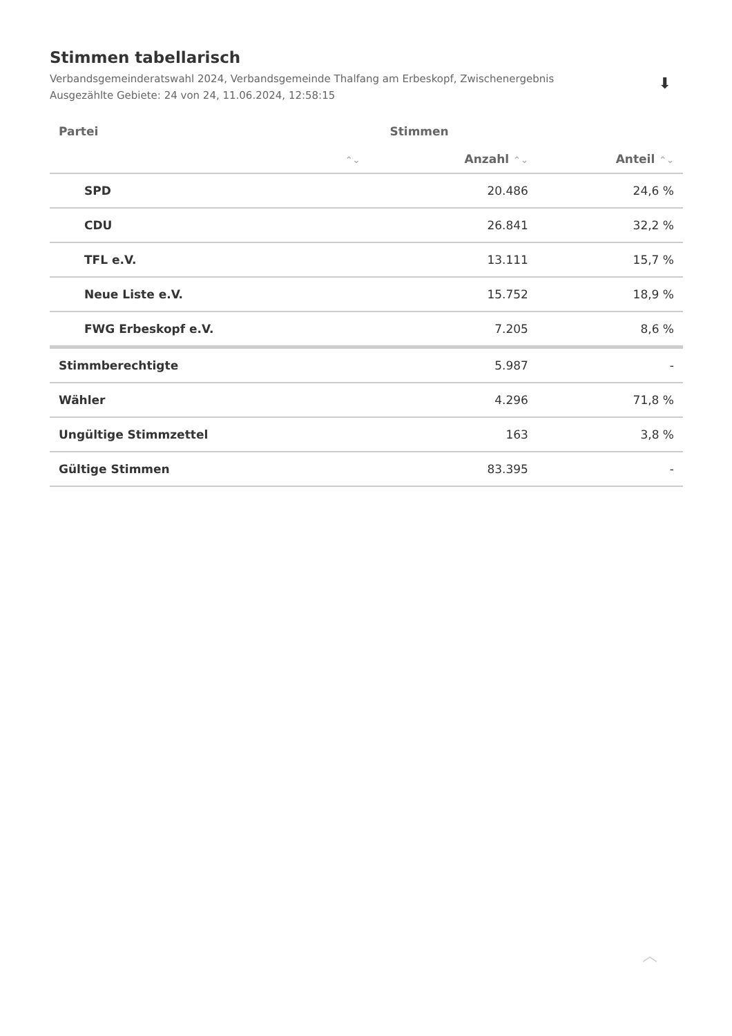Stimmen tabellarisch
Verbandsgemeinderatswahl 2024, Verbandsgemeinde Thalfang am Erbeskopf, Zwischenergebnis
Ausgezählte Gebiete: 24 von 24, 11.06.2024, 12:58:15
⬇
| Partei | Stimmen | |
| --- | --- | --- |
| ⌃⌄ | Anzahl ⌃⌄ | Anteil ⌃⌄ |
| SPD | 20.486 | 24,6 % |
| CDU | 26.841 | 32,2 % |
| TFL e.V. | 13.111 | 15,7 % |
| Neue Liste e.V. | 15.752 | 18,9 % |
| FWG Erbeskopf e.V. | 7.205 | 8,6 % |
| Stimmberechtigte | 5.987 | - |
| Wähler | 4.296 | 71,8 % |
| Ungültige Stimmzettel | 163 | 3,8 % |
| Gültige Stimmen | 83.395 | - |
︿